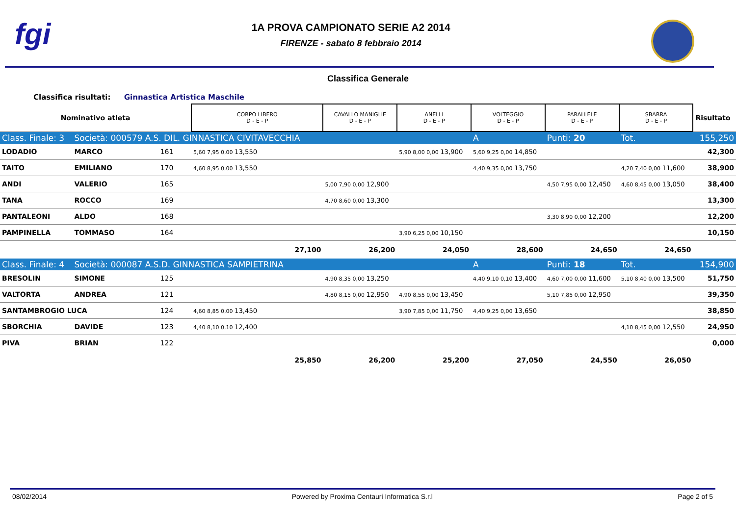fgi
1A PROVA CAMPIONATO SERIE A2 2014
FIRENZE - sabato 8 febbraio 2014
Classifica Generale
Classifica risultati: Ginnastica Artistica Maschile
| Nominativo atleta | | | CORPO LIBERO D - E - P | CAVALLO MANIGLIE D - E - P | ANELLI D - E - P | VOLTEGGIO D - E - P | PARALLELE D - E - P | SBARRA D - E - P | Risultato |
| Class. Finale: 3 | Società: 000579 A.S. DIL. GINNASTICA CIVITAVECCHIA | | | | | A | Punti: 20 | Tot. | 155,250 |
| LODADIO | MARCO | 161 | 5,60 7,95 0,00 13,550 | | 5,90 8,00 0,00 13,900 | 5,60 9,25 0,00 14,850 | | | 42,300 |
| TAITO | EMILIANO | 170 | 4,60 8,95 0,00 13,550 | | | 4,40 9,35 0,00 13,750 | | 4,20 7,40 0,00 11,600 | 38,900 |
| ANDI | VALERIO | 165 | | 5,00 7,90 0,00 12,900 | | | 4,50 7,95 0,00 12,450 | 4,60 8,45 0,00 13,050 | 38,400 |
| TANA | ROCCO | 169 | | 4,70 8,60 0,00 13,300 | | | | | 13,300 |
| PANTALEONI | ALDO | 168 | | | | | 3,30 8,90 0,00 12,200 | | 12,200 |
| PAMPINELLA | TOMMASO | 164 | | | 3,90 6,25 0,00 10,150 | | | | 10,150 |
| | | | 27,100 | 26,200 | 24,050 | 28,600 | 24,650 | 24,650 | |
| Class. Finale: 4 | Società: 000087 A.S.D. GINNASTICA SAMPIETRINA | | | | | A | Punti: 18 | Tot. | 154,900 |
| BRESOLIN | SIMONE | 125 | | 4,90 8,35 0,00 13,250 | | 4,40 9,10 0,10 13,400 | 4,60 7,00 0,00 11,600 | 5,10 8,40 0,00 13,500 | 51,750 |
| VALTORTA | ANDREA | 121 | | 4,80 8,15 0,00 12,950 | 4,90 8,55 0,00 13,450 | | 5,10 7,85 0,00 12,950 | | 39,350 |
| SANTAMBROGIO LUCA | | 124 | 4,60 8,85 0,00 13,450 | | 3,90 7,85 0,00 11,750 | 4,40 9,25 0,00 13,650 | | | 38,850 |
| SBORCHIA | DAVIDE | 123 | 4,40 8,10 0,10 12,400 | | | | | 4,10 8,45 0,00 12,550 | 24,950 |
| PIVA | BRIAN | 122 | | | | | | | 0,000 |
| | | | 25,850 | 26,200 | 25,200 | 27,050 | 24,550 | 26,050 | |
08/02/2014 Powered by Proxima Centauri Informatica S.r.l Page 2 of 5